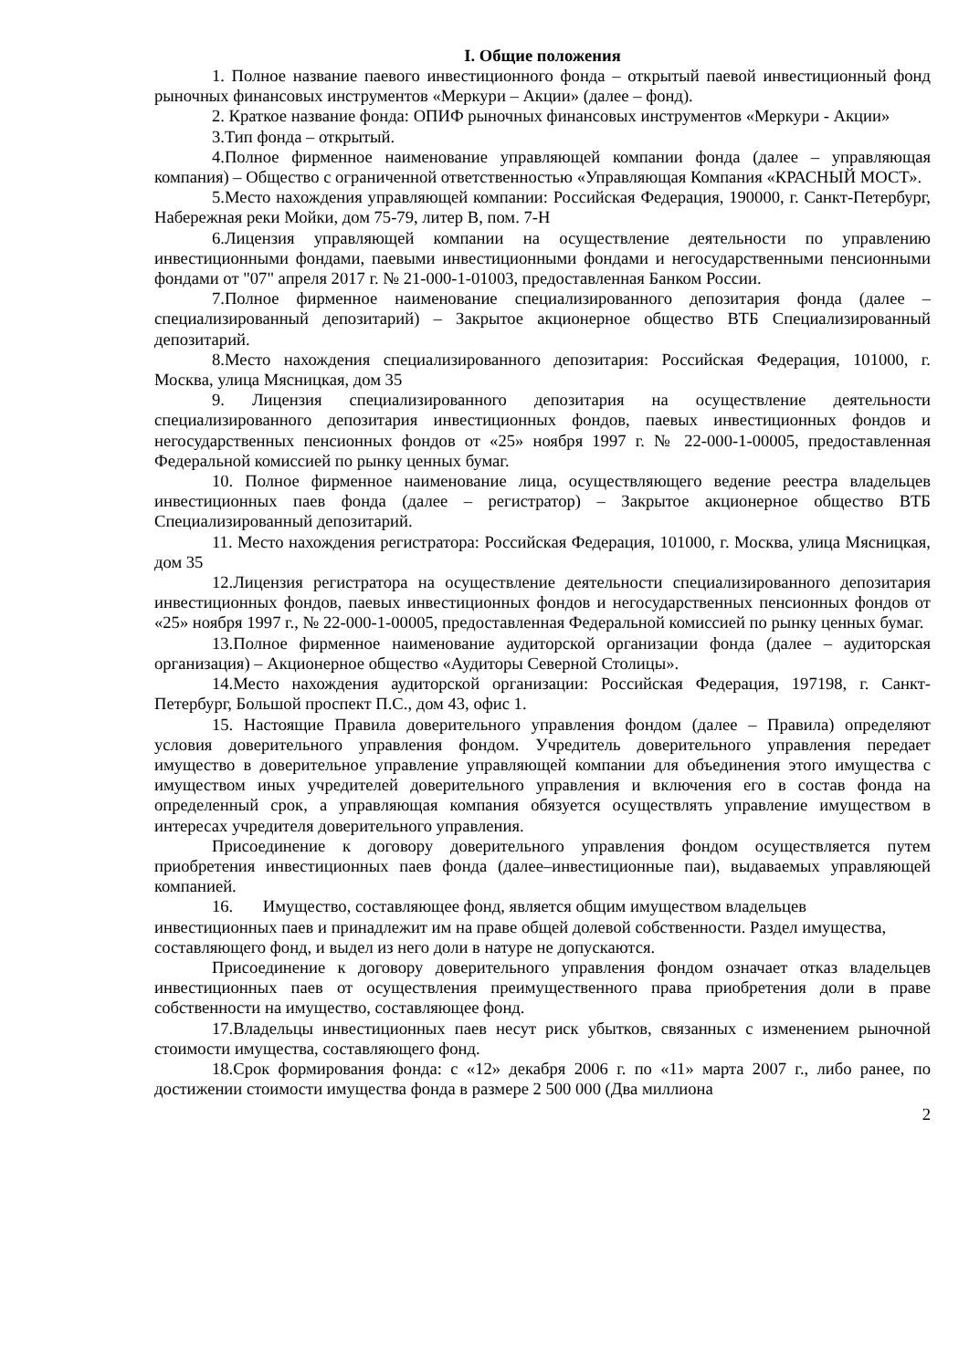I. Общие положения
1. Полное название паевого инвестиционного фонда – открытый паевой инвестиционный фонд рыночных финансовых инструментов «Меркури – Акции» (далее – фонд).
2. Краткое название фонда: ОПИФ рыночных финансовых инструментов «Меркури - Акции»
3.Тип фонда – открытый.
4.Полное фирменное наименование управляющей компании фонда (далее – управляющая компания) – Общество с ограниченной ответственностью «Управляющая Компания «КРАСНЫЙ МОСТ».
5.Место нахождения управляющей компании: Российская Федерация, 190000, г. Санкт-Петербург, Набережная реки Мойки, дом 75-79, литер В, пом. 7-Н
6.Лицензия управляющей компании на осуществление деятельности по управлению инвестиционными фондами, паевыми инвестиционными фондами и негосударственными пенсионными фондами от "07" апреля 2017 г. № 21-000-1-01003, предоставленная Банком России.
7.Полное фирменное наименование специализированного депозитария фонда (далее – специализированный депозитарий) – Закрытое акционерное общество ВТБ Специализированный депозитарий.
8.Место нахождения специализированного депозитария: Российская Федерация, 101000, г. Москва, улица Мясницкая, дом 35
9. Лицензия специализированного депозитария на осуществление деятельности специализированного депозитария инвестиционных фондов, паевых инвестиционных фондов и негосударственных пенсионных фондов от «25» ноября 1997 г. № 22-000-1-00005, предоставленная Федеральной комиссией по рынку ценных бумаг.
10. Полное фирменное наименование лица, осуществляющего ведение реестра владельцев инвестиционных паев фонда (далее – регистратор) – Закрытое акционерное общество ВТБ Специализированный депозитарий.
11. Место нахождения регистратора: Российская Федерация, 101000, г. Москва, улица Мясницкая, дом 35
12.Лицензия регистратора на осуществление деятельности специализированного депозитария инвестиционных фондов, паевых инвестиционных фондов и негосударственных пенсионных фондов от «25» ноября 1997 г., № 22-000-1-00005, предоставленная Федеральной комиссией по рынку ценных бумаг.
13.Полное фирменное наименование аудиторской организации фонда (далее – аудиторская организация) – Акционерное общество «Аудиторы Северной Столицы».
14.Место нахождения аудиторской организации: Российская Федерация, 197198, г. Санкт-Петербург, Большой проспект П.С., дом 43, офис 1.
15. Настоящие Правила доверительного управления фондом (далее – Правила) определяют условия доверительного управления фондом. Учредитель доверительного управления передает имущество в доверительное управление управляющей компании для объединения этого имущества с имуществом иных учредителей доверительного управления и включения его в состав фонда на определенный срок, а управляющая компания обязуется осуществлять управление имуществом в интересах учредителя доверительного управления.
Присоединение к договору доверительного управления фондом осуществляется путем приобретения инвестиционных паев фонда (далее–инвестиционные паи), выдаваемых управляющей компанией.
16. Имущество, составляющее фонд, является общим имуществом владельцев инвестиционных паев и принадлежит им на праве общей долевой собственности. Раздел имущества, составляющего фонд, и выдел из него доли в натуре не допускаются.
Присоединение к договору доверительного управления фондом означает отказ владельцев инвестиционных паев от осуществления преимущественного права приобретения доли в праве собственности на имущество, составляющее фонд.
17.Владельцы инвестиционных паев несут риск убытков, связанных с изменением рыночной стоимости имущества, составляющего фонд.
18.Срок формирования фонда: с «12» декабря 2006 г. по «11» марта 2007 г., либо ранее, по достижении стоимости имущества фонда в размере 2 500 000 (Два миллиона
2